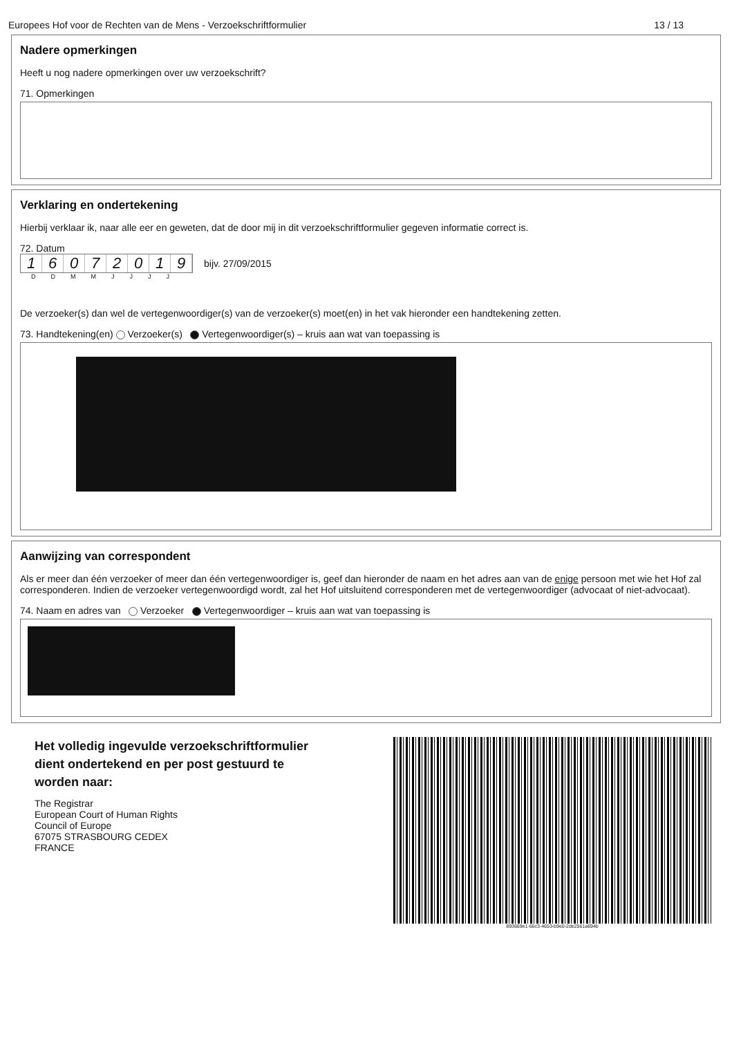Europees Hof voor de Rechten van de Mens - Verzoekschriftformulier 13 / 13
Nadere opmerkingen
Heeft u nog nadere opmerkingen over uw verzoekschrift?
71. Opmerkingen
Verklaring en ondertekening
Hierbij verklaar ik, naar alle eer en geweten, dat de door mij in dit verzoekschriftformulier gegeven informatie correct is.
72. Datum
16072019
bijv. 27/09/2015
DDMMJJJJ
De verzoeker(s) dan wel de vertegenwoordiger(s) van de verzoeker(s) moet(en) in het vak hieronder een handtekening zetten.
73. Handtekening(en) Verzoeker(s) Vertegenwoordiger(s) – kruis aan wat van toepassing is
Aanwijzing van correspondent
Als er meer dan één verzoeker of meer dan één vertegenwoordiger is, geef dan hieronder de naam en het adres aan van de enige persoon met wie het Hof zal corresponderen. Indien de verzoeker vertegenwoordigd wordt, zal het Hof uitsluitend corresponderen met de vertegenwoordiger (advocaat of niet-advocaat).
74. Naam en adres van Verzoeker Vertegenwoordiger – kruis aan wat van toepassing is
Het volledig ingevulde verzoekschriftformulier
dient ondertekend en per post gestuurd te
worden naar:
The Registrar
European Court of Human Rights
Council of Europe
67075 STRASBOURG CEDEX
FRANCE
893669e1-66c3-4653-b9e0-2de2561a694b